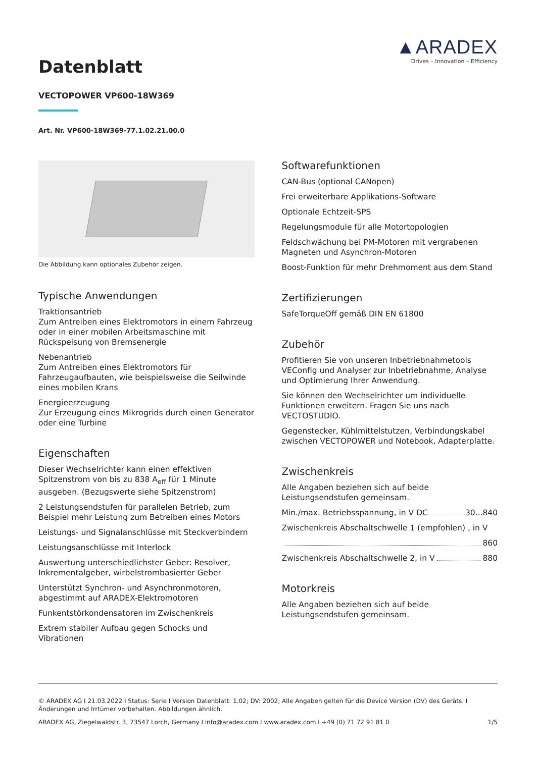Datenblatt
▲ARADEX
Drives – Innovation – Efficiency
VECTOPOWER VP600-18W369
Art. Nr. VP600-18W369-77.1.02.21.00.0
Die Abbildung kann optionales Zubehör zeigen.
Typische Anwendungen
Traktionsantrieb
Zum Antreiben eines Elektromotors in einem Fahrzeug oder in einer mobilen Arbeitsmaschine mit Rückspeisung von Bremsenergie
Nebenantrieb
Zum Antreiben eines Elektromotors für Fahrzeugaufbauten, wie beispielsweise die Seilwinde eines mobilen Krans
Energieerzeugung
Zur Erzeugung eines Mikrogrids durch einen Generator oder eine Turbine
Eigenschaften
Dieser Wechselrichter kann einen effektiven Spitzenstrom von bis zu 838 A<sub>eff</sub> für 1 Minute ausgeben. (Bezugswerte siehe Spitzenstrom)
2 Leistungsendstufen für parallelen Betrieb, zum Beispiel mehr Leistung zum Betreiben eines Motors
Leistungs- und Signalanschlüsse mit Steckverbindern
Leistungsanschlüsse mit Interlock
Auswertung unterschiedlichster Geber: Resolver, Inkrementalgeber, wirbelstrombasierter Geber
Unterstützt Synchron- und Asynchronmotoren, abgestimmt auf ARADEX-Elektromotoren
Funkentstörkondensatoren im Zwischenkreis
Extrem stabiler Aufbau gegen Schocks und Vibrationen
Softwarefunktionen
CAN-Bus (optional CANopen)
Frei erweiterbare Applikations-Software
Optionale Echtzeit-SPS
Regelungsmodule für alle Motortopologien
Feldschwächung bei PM-Motoren mit vergrabenen Magneten und Asynchron-Motoren
Boost-Funktion für mehr Drehmoment aus dem Stand
Zertifizierungen
SafeTorqueOff gemäß DIN EN 61800
Zubehör
Profitieren Sie von unseren Inbetriebnahmetools VEConfig und Analyser zur Inbetriebnahme, Analyse und Optimierung Ihrer Anwendung.
Sie können den Wechselrichter um individuelle Funktionen erweitern. Fragen Sie uns nach VECTOSTUDIO.
Gegenstecker, Kühlmittelstutzen, Verbindungskabel zwischen VECTOPOWER und Notebook, Adapterplatte.
Zwischenkreis
Alle Angaben beziehen sich auf beide Leistungsendstufen gemeinsam.
Min./max. Betriebsspannung, in V DC 30...840
Zwischenkreis Abschaltschwelle 1 (empfohlen) , in V
860
Zwischenkreis Abschaltschwelle 2, in V 880
Motorkreis
Alle Angaben beziehen sich auf beide Leistungsendstufen gemeinsam.
© ARADEX AG I 21.03.2022 I Status: Serie I Version Datenblatt: 1.02; DV: 2002; Alle Angaben gelten für die Device Version (DV) des Geräts. I Änderungen und Irrtümer vorbehalten. Abbildungen ähnlich.
ARADEX AG, Ziegelwaldstr. 3, 73547 Lorch, Germany I info@aradex.com I www.aradex.com I +49 (0) 71 72 91 81 0 1/5